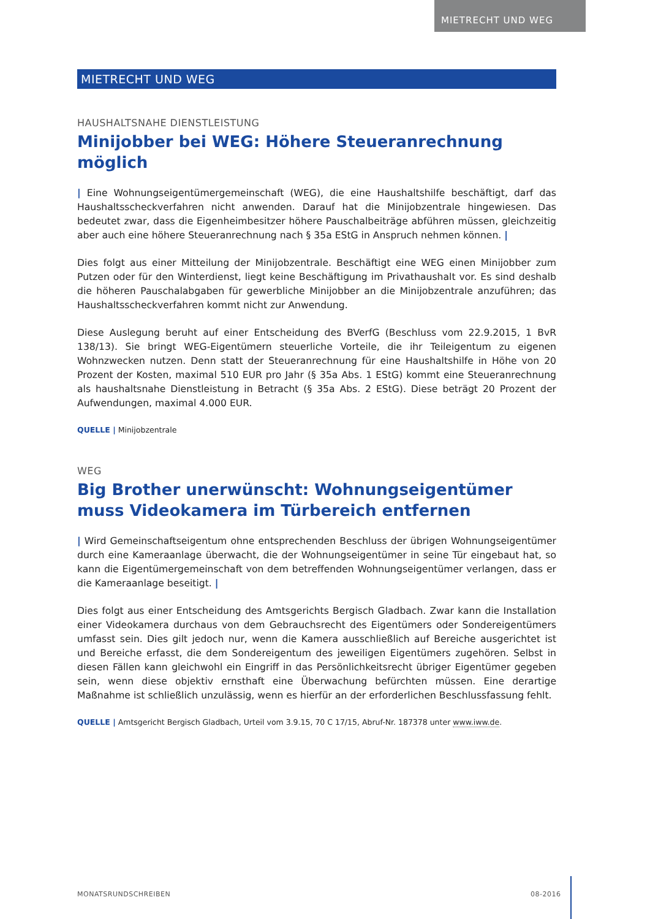MIETRECHT UND WEG
MIETRECHT UND WEG
HAUSHALTSNAHE DIENSTLEISTUNG
Minijobber bei WEG: Höhere Steueranrechnung möglich
| Eine Wohnungseigentümergemeinschaft (WEG), die eine Haushaltshilfe beschäftigt, darf das Haushaltsscheckverfahren nicht anwenden. Darauf hat die Minijobzentrale hingewiesen. Das bedeutet zwar, dass die Eigenheimbesitzer höhere Pauschalbeiträge abführen müssen, gleichzeitig aber auch eine höhere Steueranrechnung nach § 35a EStG in Anspruch nehmen können. |
Dies folgt aus einer Mitteilung der Minijobzentrale. Beschäftigt eine WEG einen Minijobber zum Putzen oder für den Winterdienst, liegt keine Beschäftigung im Privathaushalt vor. Es sind deshalb die höheren Pauschalabgaben für gewerbliche Minijobber an die Minijobzentrale anzuführen; das Haushaltsscheckverfahren kommt nicht zur Anwendung.
Diese Auslegung beruht auf einer Entscheidung des BVerfG (Beschluss vom 22.9.2015, 1 BvR 138/13). Sie bringt WEG-Eigentümern steuerliche Vorteile, die ihr Teileigentum zu eigenen Wohnzwecken nutzen. Denn statt der Steueranrechnung für eine Haushaltshilfe in Höhe von 20 Prozent der Kosten, maximal 510 EUR pro Jahr (§ 35a Abs. 1 EStG) kommt eine Steueranrechnung als haushaltsnahe Dienstleistung in Betracht (§ 35a Abs. 2 EStG). Diese beträgt 20 Prozent der Aufwendungen, maximal 4.000 EUR.
QUELLE | Minijobzentrale
WEG
Big Brother unerwünscht: Wohnungseigentümer
muss Videokamera im Türbereich entfernen
| Wird Gemeinschaftseigentum ohne entsprechenden Beschluss der übrigen Wohnungseigentümer durch eine Kameraanlage überwacht, die der Wohnungseigentümer in seine Tür eingebaut hat, so kann die Eigentümergemeinschaft von dem betreffenden Wohnungseigentümer verlangen, dass er die Kameraanlage beseitigt. |
Dies folgt aus einer Entscheidung des Amtsgerichts Bergisch Gladbach. Zwar kann die Installation einer Videokamera durchaus von dem Gebrauchsrecht des Eigentümers oder Sondereigentümers umfasst sein. Dies gilt jedoch nur, wenn die Kamera ausschließlich auf Bereiche ausgerichtet ist und Bereiche erfasst, die dem Sondereigentum des jeweiligen Eigentümers zugehören. Selbst in diesen Fällen kann gleichwohl ein Eingriff in das Persönlichkeitsrecht übriger Eigentümer gegeben sein, wenn diese objektiv ernsthaft eine Überwachung befürchten müssen. Eine derartige Maßnahme ist schließlich unzulässig, wenn es hierfür an der erforderlichen Beschlussfassung fehlt.
QUELLE | Amtsgericht Bergisch Gladbach, Urteil vom 3.9.15, 70 C 17/15, Abruf-Nr. 187378 unter www.iww.de.
MONATSRUNDSCHREIBEN 08-2016